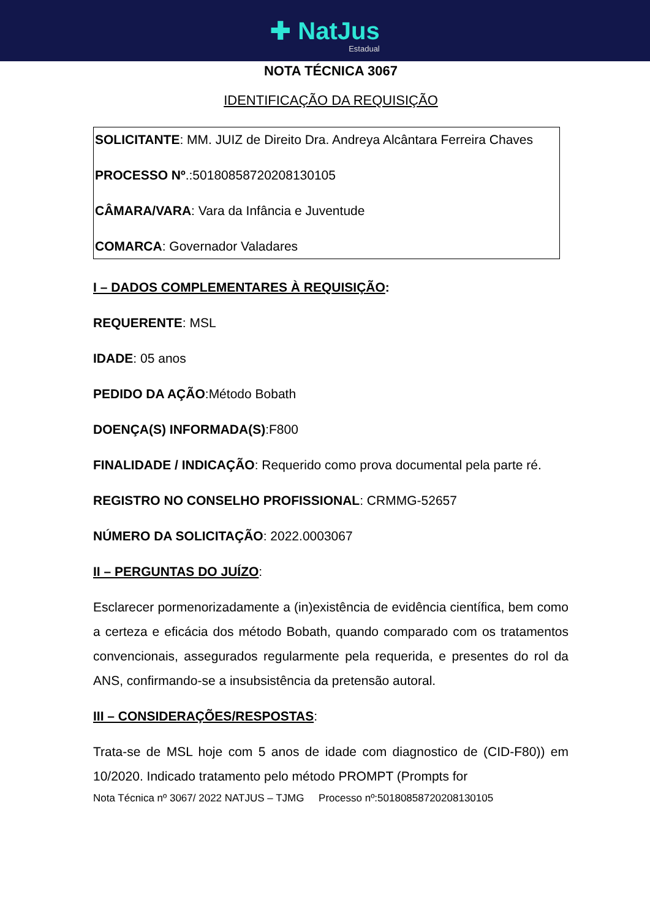✚ NatJus
Estadual
NOTA TÉCNICA 3067
IDENTIFICAÇÃO DA REQUISIÇÃO
SOLICITANTE: MM. JUIZ de Direito Dra. Andreya Alcântara Ferreira Chaves
PROCESSO Nº.:50180858720208130105
CÂMARA/VARA: Vara da Infância e Juventude
COMARCA: Governador Valadares
I – DADOS COMPLEMENTARES À REQUISIÇÃO:
REQUERENTE: MSL
IDADE: 05 anos
PEDIDO DA AÇÃO:Método Bobath
DOENÇA(S) INFORMADA(S):F800
FINALIDADE / INDICAÇÃO: Requerido como prova documental pela parte ré.
REGISTRO NO CONSELHO PROFISSIONAL: CRMMG-52657
NÚMERO DA SOLICITAÇÃO: 2022.0003067
II – PERGUNTAS DO JUÍZO:
Esclarecer pormenorizadamente a (in)existência de evidência científica, bem como a certeza e eficácia dos método Bobath, quando comparado com os tratamentos convencionais, assegurados regularmente pela requerida, e presentes do rol da ANS, confirmando-se a insubsistência da pretensão autoral.
III – CONSIDERAÇÕES/RESPOSTAS:
Trata-se de MSL hoje com 5 anos de idade com diagnostico de (CID-F80)) em 10/2020. Indicado tratamento pelo método PROMPT (Prompts for
Nota Técnica nº 3067/ 2022 NATJUS – TJMG Processo nº:50180858720208130105